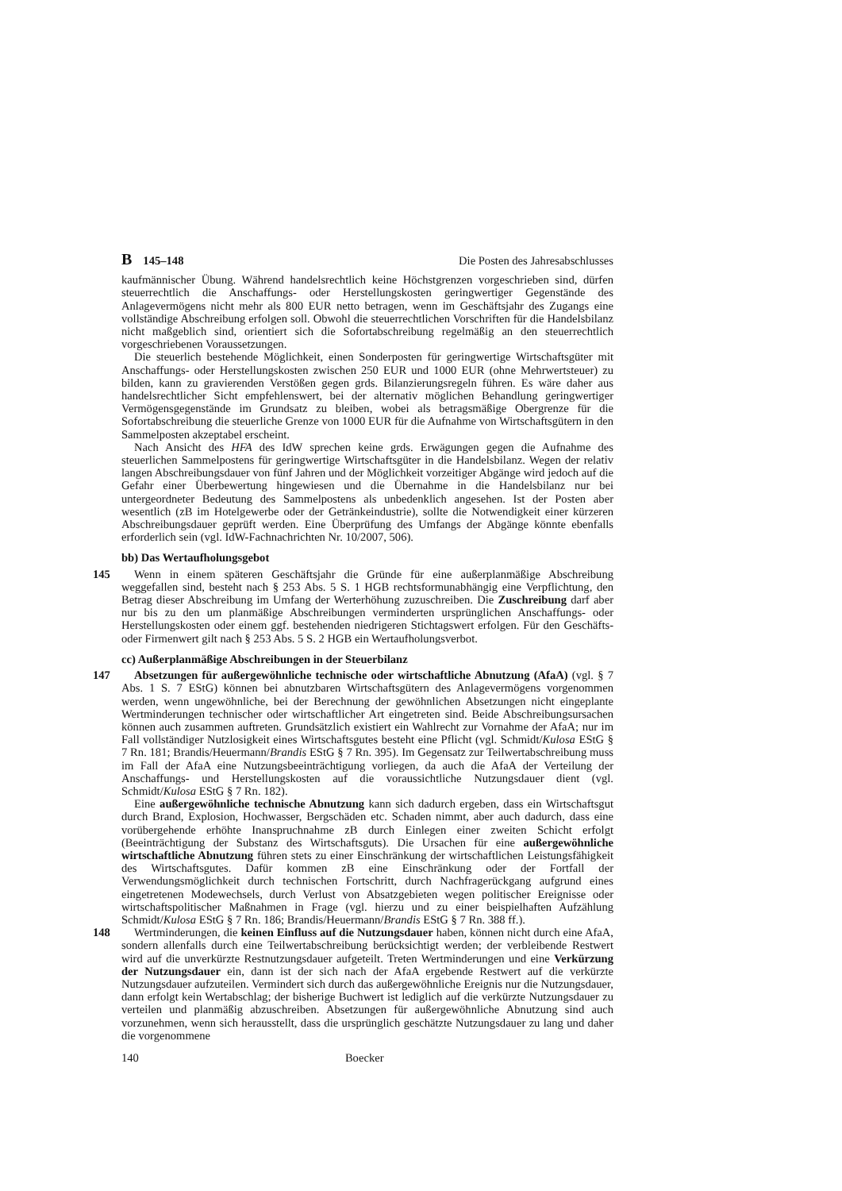B 145–148 Die Posten des Jahresabschlusses
kaufmännischer Übung. Während handelsrechtlich keine Höchstgrenzen vorgeschrieben sind, dürfen steuerrechtlich die Anschaffungs- oder Herstellungskosten geringwertiger Gegenstände des Anlagevermögens nicht mehr als 800 EUR netto betragen, wenn im Geschäftsjahr des Zugangs eine vollständige Abschreibung erfolgen soll. Obwohl die steuerrechtlichen Vorschriften für die Handelsbilanz nicht maßgeblich sind, orientiert sich die Sofortabschreibung regelmäßig an den steuerrechtlich vorgeschriebenen Voraussetzungen.
Die steuerlich bestehende Möglichkeit, einen Sonderposten für geringwertige Wirtschaftsgüter mit Anschaffungs- oder Herstellungskosten zwischen 250 EUR und 1000 EUR (ohne Mehrwertsteuer) zu bilden, kann zu gravierenden Verstößen gegen grds. Bilanzierungsregeln führen. Es wäre daher aus handelsrechtlicher Sicht empfehlenswert, bei der alternativ möglichen Behandlung geringwertiger Vermögensgegenstände im Grundsatz zu bleiben, wobei als betragsmäßige Obergrenze für die Sofortabschreibung die steuerliche Grenze von 1000 EUR für die Aufnahme von Wirtschaftsgütern in den Sammelposten akzeptabel erscheint.
Nach Ansicht des HFA des IdW sprechen keine grds. Erwägungen gegen die Aufnahme des steuerlichen Sammelpostens für geringwertige Wirtschaftsgüter in die Handelsbilanz. Wegen der relativ langen Abschreibungsdauer von fünf Jahren und der Möglichkeit vorzeitiger Abgänge wird jedoch auf die Gefahr einer Überbewertung hingewiesen und die Übernahme in die Handelsbilanz nur bei untergeordneter Bedeutung des Sammelpostens als unbedenklich angesehen. Ist der Posten aber wesentlich (zB im Hotelgewerbe oder der Getränkeindustrie), sollte die Notwendigkeit einer kürzeren Abschreibungsdauer geprüft werden. Eine Überprüfung des Umfangs der Abgänge könnte ebenfalls erforderlich sein (vgl. IdW-Fachnachrichten Nr. 10/2007, 506).
bb) Das Wertaufholungsgebot
145 Wenn in einem späteren Geschäftsjahr die Gründe für eine außerplanmäßige Abschreibung weggefallen sind, besteht nach § 253 Abs. 5 S. 1 HGB rechtsformunabhängig eine Verpflichtung, den Betrag dieser Abschreibung im Umfang der Werterhöhung zuzuschreiben. Die Zuschreibung darf aber nur bis zu den um planmäßige Abschreibungen verminderten ursprünglichen Anschaffungs- oder Herstellungskosten oder einem ggf. bestehenden niedrigeren Stichtagswert erfolgen. Für den Geschäfts- oder Firmenwert gilt nach § 253 Abs. 5 S. 2 HGB ein Wertaufholungsverbot.
cc) Außerplanmäßige Abschreibungen in der Steuerbilanz
147 Absetzungen für außergewöhnliche technische oder wirtschaftliche Abnutzung (AfaA) (vgl. § 7 Abs. 1 S. 7 EStG) können bei abnutzbaren Wirtschaftsgütern des Anlagevermögens vorgenommen werden, wenn ungewöhnliche, bei der Berechnung der gewöhnlichen Absetzungen nicht eingeplante Wertminderungen technischer oder wirtschaftlicher Art eingetreten sind. Beide Abschreibungsursachen können auch zusammen auftreten. Grundsätzlich existiert ein Wahlrecht zur Vornahme der AfaA; nur im Fall vollständiger Nutzlosigkeit eines Wirtschaftsgutes besteht eine Pflicht (vgl. Schmidt/Kulosa EStG § 7 Rn. 181; Brandis/Heuermann/Brandis EStG § 7 Rn. 395). Im Gegensatz zur Teilwertabschreibung muss im Fall der AfaA eine Nutzungsbeeinträchtigung vorliegen, da auch die AfaA der Verteilung der Anschaffungs- und Herstellungskosten auf die voraussichtliche Nutzungsdauer dient (vgl. Schmidt/Kulosa EStG § 7 Rn. 182).
Eine außergewöhnliche technische Abnutzung kann sich dadurch ergeben, dass ein Wirtschaftsgut durch Brand, Explosion, Hochwasser, Bergschäden etc. Schaden nimmt, aber auch dadurch, dass eine vorübergehende erhöhte Inanspruchnahme zB durch Einlegen einer zweiten Schicht erfolgt (Beeinträchtigung der Substanz des Wirtschaftsguts). Die Ursachen für eine außergewöhnliche wirtschaftliche Abnutzung führen stets zu einer Einschränkung der wirtschaftlichen Leistungsfähigkeit des Wirtschaftsgutes. Dafür kommen zB eine Einschränkung oder der Fortfall der Verwendungsmöglichkeit durch technischen Fortschritt, durch Nachfragerückgang aufgrund eines eingetretenen Modewechsels, durch Verlust von Absatzgebieten wegen politischer Ereignisse oder wirtschaftspolitischer Maßnahmen in Frage (vgl. hierzu und zu einer beispielhaften Aufzählung Schmidt/Kulosa EStG § 7 Rn. 186; Brandis/Heuermann/Brandis EStG § 7 Rn. 388 ff.).
148 Wertminderungen, die keinen Einfluss auf die Nutzungsdauer haben, können nicht durch eine AfaA, sondern allenfalls durch eine Teilwertabschreibung berücksichtigt werden; der verbleibende Restwert wird auf die unverkürzte Restnutzungsdauer aufgeteilt. Treten Wertminderungen und eine Verkürzung der Nutzungsdauer ein, dann ist der sich nach der AfaA ergebende Restwert auf die verkürzte Nutzungsdauer aufzuteilen. Vermindert sich durch das außergewöhnliche Ereignis nur die Nutzungsdauer, dann erfolgt kein Wertabschlag; der bisherige Buchwert ist lediglich auf die verkürzte Nutzungsdauer zu verteilen und planmäßig abzuschreiben. Absetzungen für außergewöhnliche Abnutzung sind auch vorzunehmen, wenn sich herausstellt, dass die ursprünglich geschätzte Nutzungsdauer zu lang und daher die vorgenommene
140 Boecker